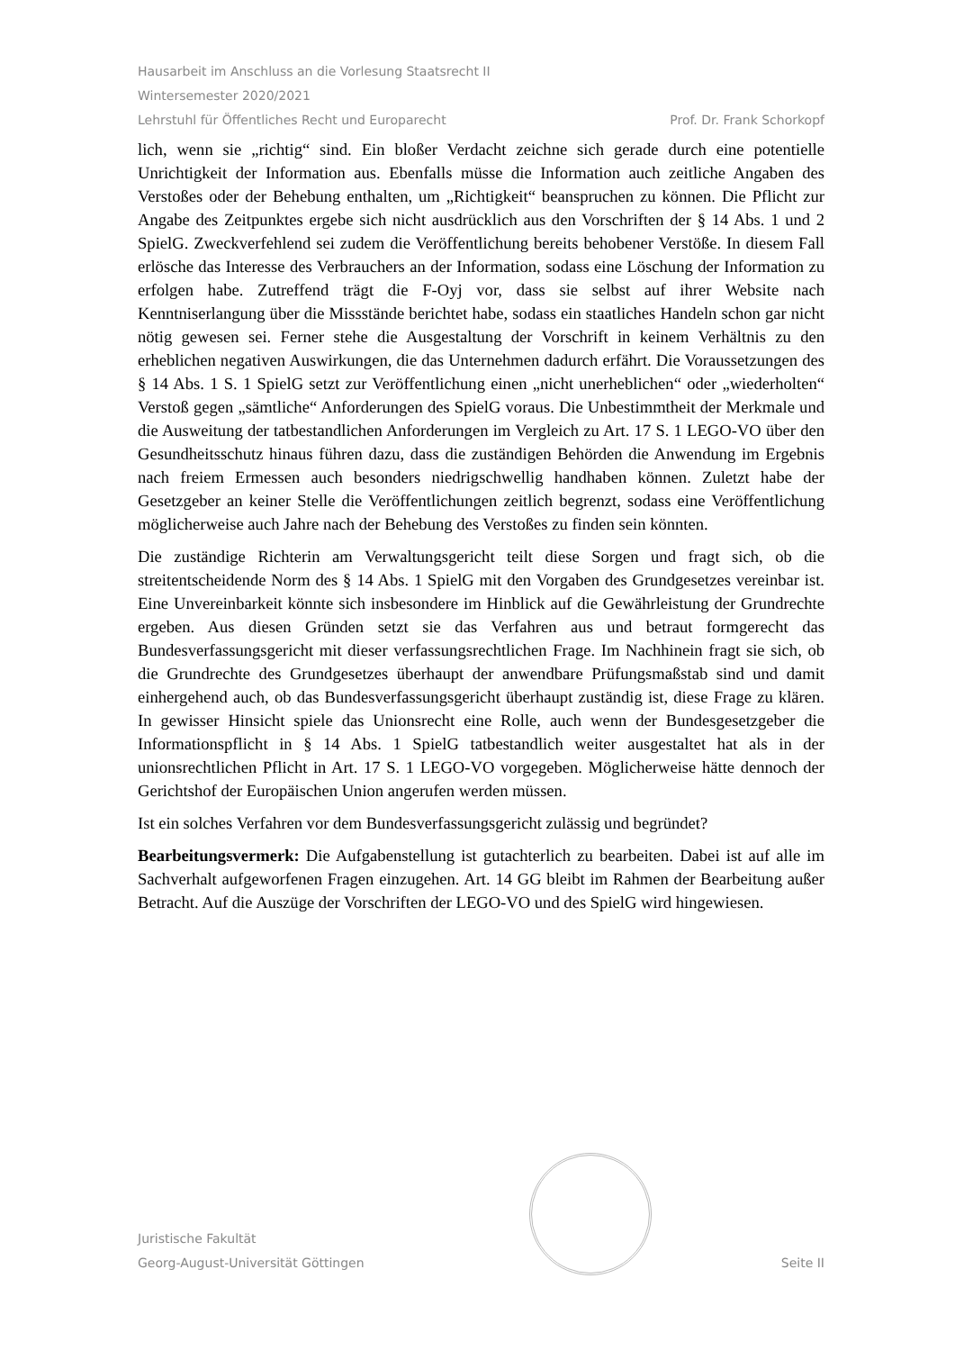Hausarbeit im Anschluss an die Vorlesung Staatsrecht II
Wintersemester 2020/2021
Lehrstuhl für Öffentliches Recht und Europarecht Prof. Dr. Frank Schorkopf
lich, wenn sie „richtig“ sind. Ein bloßer Verdacht zeichne sich gerade durch eine potentielle Unrichtigkeit der Information aus. Ebenfalls müsse die Information auch zeitliche Angaben des Verstoßes oder der Behebung enthalten, um „Richtigkeit“ beanspruchen zu können. Die Pflicht zur Angabe des Zeitpunktes ergebe sich nicht ausdrücklich aus den Vorschriften der § 14 Abs. 1 und 2 SpielG. Zweckverfehlend sei zudem die Veröffentlichung bereits behobener Verstöße. In diesem Fall erlösche das Interesse des Verbrauchers an der Information, sodass eine Löschung der Information zu erfolgen habe. Zutreffend trägt die F-Oyj vor, dass sie selbst auf ihrer Website nach Kenntniserlangung über die Missstände berichtet habe, sodass ein staatliches Handeln schon gar nicht nötig gewesen sei. Ferner stehe die Ausgestaltung der Vorschrift in keinem Verhältnis zu den erheblichen negativen Auswirkungen, die das Unternehmen dadurch erfährt. Die Voraussetzungen des § 14 Abs. 1 S. 1 SpielG setzt zur Veröffentlichung einen „nicht unerheblichen“ oder „wiederholten“ Verstoß gegen „sämtliche“ Anforderungen des SpielG voraus. Die Unbestimmtheit der Merkmale und die Ausweitung der tatbestandlichen Anforderungen im Vergleich zu Art. 17 S. 1 LEGO-VO über den Gesundheitsschutz hinaus führen dazu, dass die zuständigen Behörden die Anwendung im Ergebnis nach freiem Ermessen auch besonders niedrigschwellig handhaben können. Zuletzt habe der Gesetzgeber an keiner Stelle die Veröffentlichungen zeitlich begrenzt, sodass eine Veröffentlichung möglicherweise auch Jahre nach der Behebung des Verstoßes zu finden sein könnten.
Die zuständige Richterin am Verwaltungsgericht teilt diese Sorgen und fragt sich, ob die streitentscheidende Norm des § 14 Abs. 1 SpielG mit den Vorgaben des Grundgesetzes vereinbar ist. Eine Unvereinbarkeit könnte sich insbesondere im Hinblick auf die Gewährleistung der Grundrechte ergeben. Aus diesen Gründen setzt sie das Verfahren aus und betraut formgerecht das Bundesverfassungsgericht mit dieser verfassungsrechtlichen Frage. Im Nachhinein fragt sie sich, ob die Grundrechte des Grundgesetzes überhaupt der anwendbare Prüfungsmaßstab sind und damit einhergehend auch, ob das Bundesverfassungsgericht überhaupt zuständig ist, diese Frage zu klären. In gewisser Hinsicht spiele das Unionsrecht eine Rolle, auch wenn der Bundesgesetzgeber die Informationspflicht in § 14 Abs. 1 SpielG tatbestandlich weiter ausgestaltet hat als in der unionsrechtlichen Pflicht in Art. 17 S. 1 LEGO-VO vorgegeben. Möglicherweise hätte dennoch der Gerichtshof der Europäischen Union angerufen werden müssen.
Ist ein solches Verfahren vor dem Bundesverfassungsgericht zulässig und begründet?
Bearbeitungsvermerk: Die Aufgabenstellung ist gutachterlich zu bearbeiten. Dabei ist auf alle im Sachverhalt aufgeworfenen Fragen einzugehen. Art. 14 GG bleibt im Rahmen der Bearbeitung außer Betracht. Auf die Auszüge der Vorschriften der LEGO-VO und des SpielG wird hingewiesen.
Juristische Fakultät
Georg-August-Universität Göttingen
Seite II